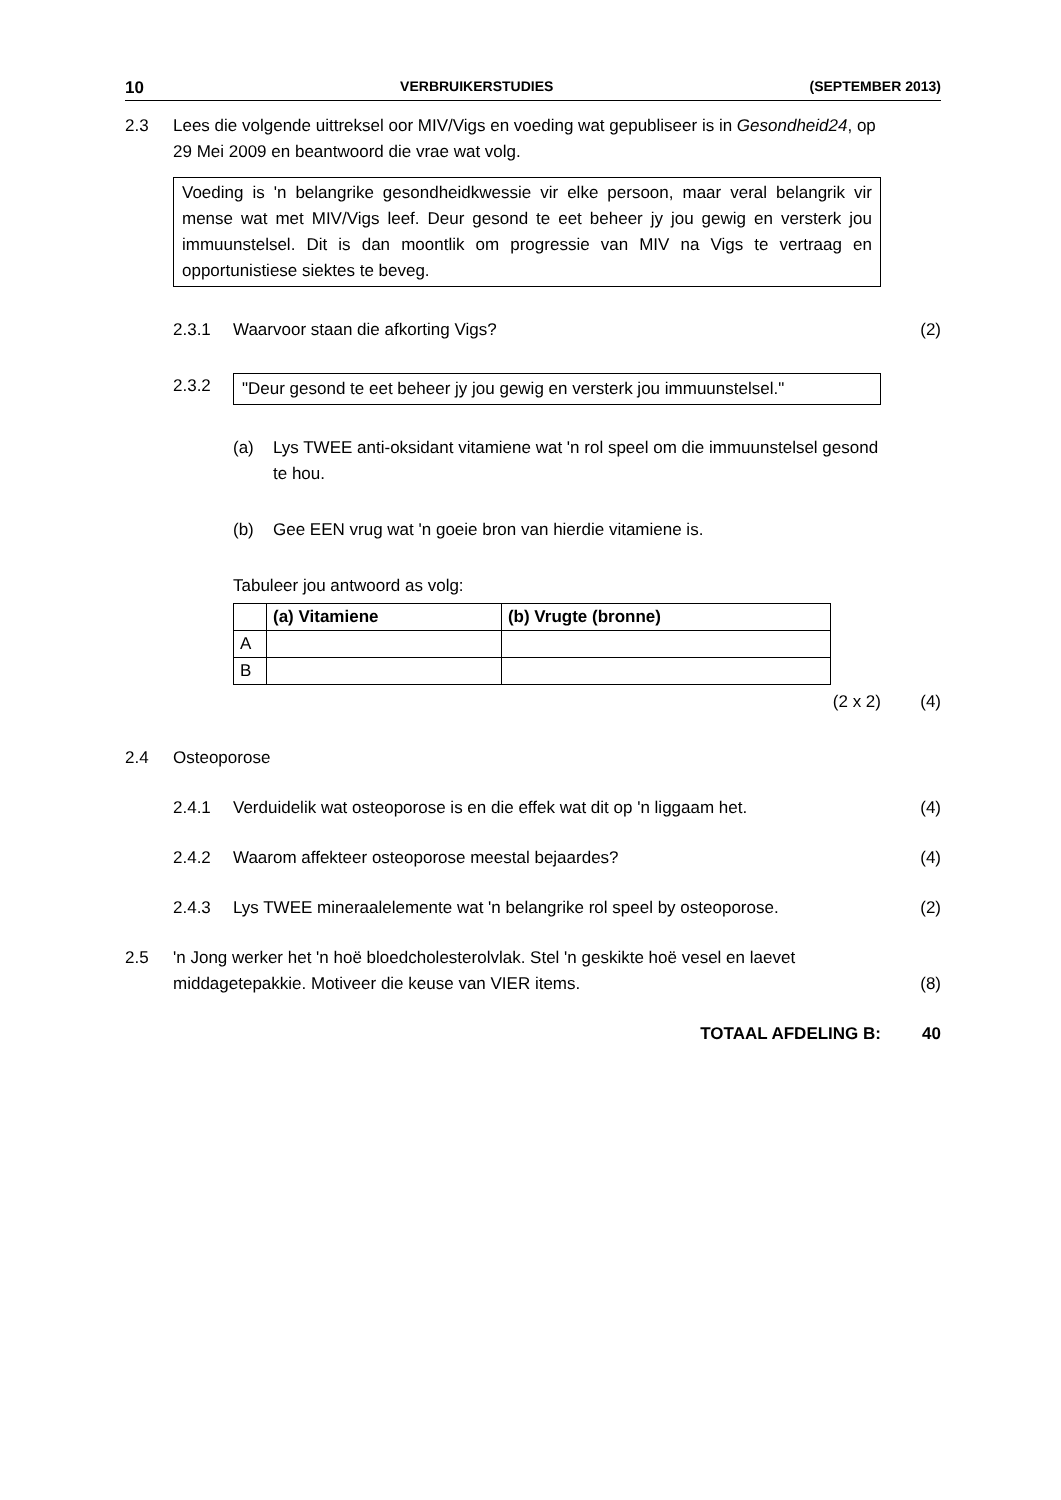10 VERBRUIKERSTUDIES (SEPTEMBER 2013)
2.3 Lees die volgende uittreksel oor MIV/Vigs en voeding wat gepubliseer is in Gesondheid24, op 29 Mei 2009 en beantwoord die vrae wat volg.
Voeding is 'n belangrike gesondheidkwessie vir elke persoon, maar veral belangrik vir mense wat met MIV/Vigs leef. Deur gesond te eet beheer jy jou gewig en versterk jou immuunstelsel. Dit is dan moontlik om progressie van MIV na Vigs te vertraag en opportunistiese siektes te beveg.
2.3.1 Waarvoor staan die afkorting Vigs?
(2)
2.3.2 "Deur gesond te eet beheer jy jou gewig en versterk jou immuunstelsel."
(a) Lys TWEE anti-oksidant vitamiene wat 'n rol speel om die immuunstelsel gesond te hou.
(b) Gee EEN vrug wat 'n goeie bron van hierdie vitamiene is.
Tabuleer jou antwoord as volg:
| | (a) Vitamiene | (b) Vrugte (bronne) |
| --- | --- | --- |
| A | | |
| B | | |
(2 x 2)
(4)
2.4 Osteoporose
2.4.1 Verduidelik wat osteoporose is en die effek wat dit op 'n liggaam het.
(4)
2.4.2 Waarom affekteer osteoporose meestal bejaardes?
(4)
2.4.3 Lys TWEE mineraalelemente wat 'n belangrike rol speel by osteoporose.
(2)
2.5 'n Jong werker het 'n hoë bloedcholesterolvlak. Stel 'n geskikte hoë vesel en laevet middagetepakkie. Motiveer die keuse van VIER items.
(8)
TOTAAL AFDELING B: 40